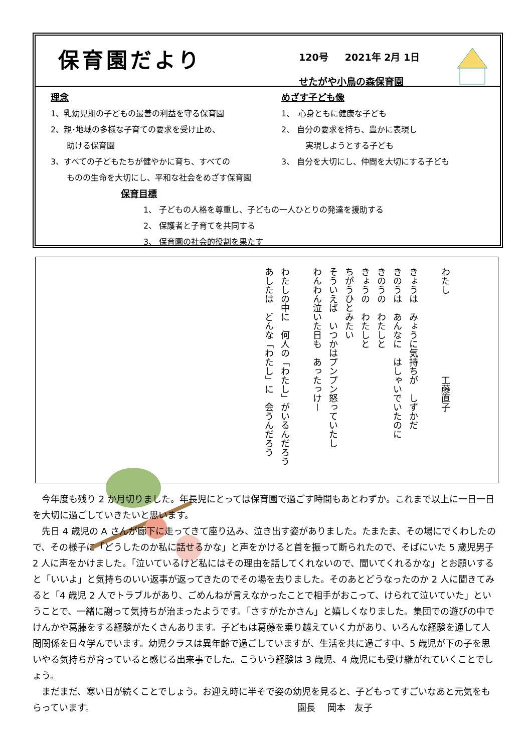保育園だより
120号 2021年 2月 1日
せたがや小鳥の森保育園
理念
1、乳幼児期の子どもの最善の利益を守る保育園
2、親･地域の多様な子育ての要求を受け止め、
　　助ける保育園
3、すべての子どもたちが健やかに育ち、すべての
　　ものの生命を大切にし、平和な社会をめざす保育園
めざす子ども像
1、　心身ともに健康な子ども
2、 自分の要求を持ち、豊かに表現し
　　　実現しようとする子ども
3、 自分を大切にし、仲間を大切にする子ども
保育目標
1、 子どもの人格を尊重し、子どもの一人ひとりの発達を援助する
2、 保護者と子育てを共同する
3、 保育園の社会的役割を果たす
わたし　　　　　　　　　工藤直子
きょうは　みょうに気持ちが　しずかだ
きのうは　あんなに　はしゃいでいたのに
きのうの　わたしと
きょうの　わたしと
ちがうひとみたい
そういえば　いつかはプンプン怒っていたし
わんわん泣いた日も　あったっけー
わたしの中に　何人の「わたし」がいるんだろう
あしたは　どんな「わたし」に　会うんだろう
　今年度も残り 2 か月切りました。年長児にとっては保育園で過ごす時間もあとわずか。これまで以上に一日一日を大切に過ごしていきたいと思います。
　先日 4 歳児の A さんが廊下に走ってきて座り込み、泣き出す姿がありました。たまたま、その場にでくわしたので、その様子に「どうしたのか私に話せるかな」と声をかけると首を振って断られたので、そばにいた 5 歳児男子 2 人に声をかけました。「泣いているけど私にはその理由を話してくれないので、聞いてくれるかな」とお願いすると「いいよ」と気持ちのいい返事が返ってきたのでその場を去りました。そのあとどうなったのか 2 人に聞きてみると「4 歳児 2 人でトラブルがあり、ごめんねが言えなかったことで相手がおこって、けられて泣いていた」ということで、一緒に謝って気持ちが治まったようです。「さすがたかさん」と嬉しくなりました。集団での遊びの中でけんかや葛藤をする経験がたくさんあります。子どもは葛藤を乗り越えていく力があり、いろんな経験を通して人間関係を日々学んでいます。幼児クラスは異年齢で過ごしていますが、生活を共に過ごす中、5 歳児が下の子を思いやる気持ちが育っていると感じる出来事でした。こういう経験は 3 歳児、4 歳児にも受け継がれていくことでしょう。
　まだまだ、寒い日が続くことでしょう。お迎え時に半そで姿の幼児を見ると、子どもってすごいなあと元気をもらっています。　　　　　　　　　　　　　　　　　　　　　　　園長　 岡本　友子